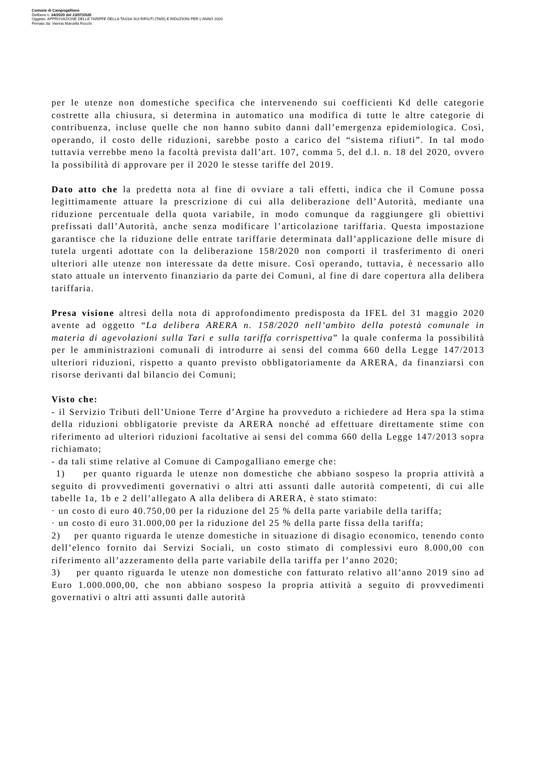Comune di Campogalliano
Delibera n. 34/2020 del 23/07/2020
Oggetto: APPROVAZIONE DELLE TARIFFE DELLA TASSA SUI RIFIUTI (TARI) E RIDUZIONI PER L'ANNO 2020
Firmato da: Vienna Marcella Rocchi
per le utenze non domestiche specifica che intervenendo sui coefficienti Kd delle categorie costrette alla chiusura, si determina in automatico una modifica di tutte le altre categorie di contribuenza, incluse quelle che non hanno subito danni dall’emergenza epidemiologica. Così, operando, il costo delle riduzioni, sarebbe posto a carico del “sistema rifiuti”. In tal modo tuttavia verrebbe meno la facoltà prevista dall’art. 107, comma 5, del d.l. n. 18 del 2020, ovvero la possibilità di approvare per il 2020 le stesse tariffe del 2019.
Dato atto che la predetta nota al fine di ovviare a tali effetti, indica che il Comune possa legittimamente attuare la prescrizione di cui alla deliberazione dell’Autorità, mediante una riduzione percentuale della quota variabile, in modo comunque da raggiungere gli obiettivi prefissati dall’Autorità, anche senza modificare l’articolazione tariffaria. Questa impostazione garantisce che la riduzione delle entrate tariffarie determinata dall’applicazione delle misure di tutela urgenti adottate con la deliberazione 158/2020 non comporti il trasferimento di oneri ulteriori alle utenze non interessate da dette misure. Così operando, tuttavia, è necessario allo stato attuale un intervento finanziario da parte dei Comuni, al fine di dare copertura alla delibera tariffaria.
Presa visione altresì della nota di approfondimento predisposta da IFEL del 31 maggio 2020 avente ad oggetto “La delibera ARERA n. 158/2020 nell’ambito della potestà comunale in materia di agevolazioni sulla Tari e sulla tariffa corrispettiva” la quale conferma la possibilità per le amministrazioni comunali di introdurre ai sensi del comma 660 della Legge 147/2013 ulteriori riduzioni, rispetto a quanto previsto obbligatoriamente da ARERA, da finanziarsi con risorse derivanti dal bilancio dei Comuni;
Visto che:
- il Servizio Tributi dell’Unione Terre d’Argine ha provveduto a richiedere ad Hera spa la stima della riduzioni obbligatorie previste da ARERA nonché ad effettuare direttamente stime con riferimento ad ulteriori riduzioni facoltative ai sensi del comma 660 della Legge 147/2013 sopra richiamato;
- da tali stime relative al Comune di Campogalliano emerge che:
1) per quanto riguarda le utenze non domestiche che abbiano sospeso la propria attività a seguito di provvedimenti governativi o altri atti assunti dalle autorità competenti, di cui alle tabelle 1a, 1b e 2 dell’allegato A alla delibera di ARERA, è stato stimato:
· un costo di euro 40.750,00 per la riduzione del 25 % della parte variabile della tariffa;
· un costo di euro 31.000,00 per la riduzione del 25 % della parte fissa della tariffa;
2) per quanto riguarda le utenze domestiche in situazione di disagio economico, tenendo conto dell’elenco fornito dai Servizi Sociali, un costo stimato di complessivi euro 8.000,00 con riferimento all’azzeramento della parte variabile della tariffa per l’anno 2020;
3) per quanto riguarda le utenze non domestiche con fatturato relativo all’anno 2019 sino ad Euro 1.000.000,00, che non abbiano sospeso la propria attività a seguito di provvedimenti governativi o altri atti assunti dalle autorità